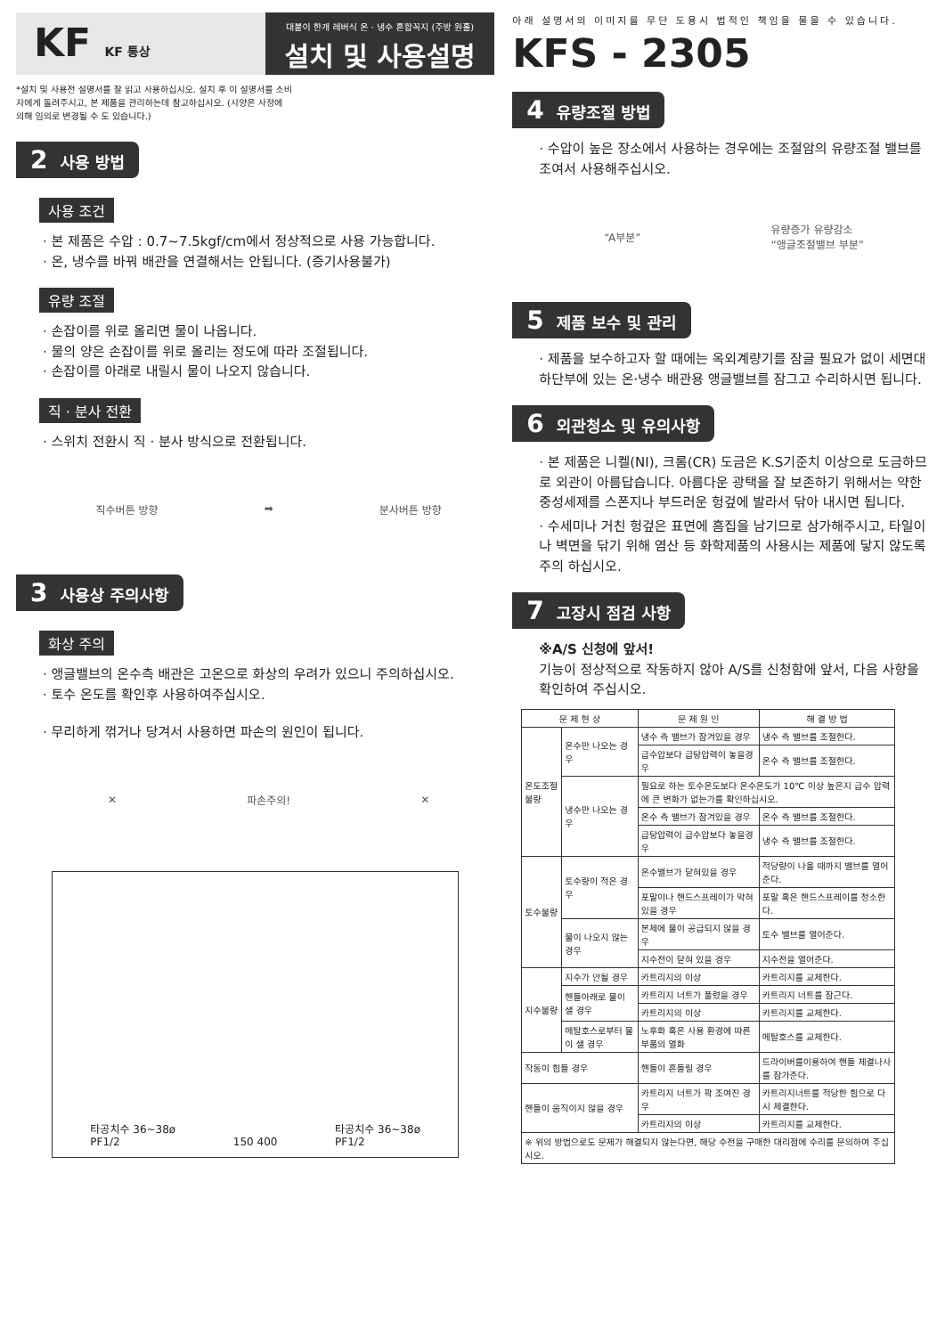KF KF 통상
대붙이 한개 레버식 온 · 냉수 혼합꼭지 (주방 원홀)
설치 및 사용설명서
*설치 및 사용전 설명서를 잘 읽고 사용하십시오. 설치 후 이 설명서를 소비자에게 돌려주시고, 본 제품을 관리하는데 참고하십시오. (사양은 사정에 의해 임의로 변경될 수 도 있습니다.)
2 사용 방법
사용 조건
· 본 제품은 수압 : 0.7~7.5kgf/cm에서 정상적으로 사용 가능합니다.
· 온, 냉수를 바꿔 배관을 연결해서는 안됩니다. (증기사용불가)
유량 조절
· 손잡이를 위로 올리면 물이 나옵니다.
· 물의 양은 손잡이를 위로 올리는 정도에 따라 조절됩니다.
· 손잡이를 아래로 내릴시 물이 나오지 않습니다.
직 · 분사 전환
· 스위치 전환시 직 · 분사 방식으로 전환됩니다.
직수버튼 방향 ➡ 분사버튼 방향
3 사용상 주의사항
화상 주의
· 앵글밸브의 온수측 배관은 고온으로 화상의 우려가 있으니 주의하십시오.
· 토수 온도를 확인후 사용하여주십시오.
· 무리하게 꺾거나 당겨서 사용하면 파손의 원인이 됩니다.
✕ 파손주의! ✕
타공치수 36~38ø
PF1/2 150 400 타공치수 36~38ø
PF1/2
아래 설명서의 이미지를 무단 도용시 법적인 책임을 물을 수 있습니다.
KFS - 2305
4 유량조절 방법
· 수압이 높은 장소에서 사용하는 경우에는 조절암의 유량조절 밸브를 조여서 사용해주십시오.
“A부분” 유량증가 유량감소
“앵글조절밸브 부분”
5 제품 보수 및 관리
· 제품을 보수하고자 할 때에는 옥외계량기를 잠글 필요가 없이 세면대 하단부에 있는 온·냉수 배관용 앵글밸브를 잠그고 수리하시면 됩니다.
6 외관청소 및 유의사항
· 본 제품은 니켈(NI), 크롬(CR) 도금은 K.S기준치 이상으로 도금하므로 외관이 아름답습니다. 아름다운 광택을 잘 보존하기 위해서는 약한 중성세제를 스폰지나 부드러운 헝겊에 발라서 닦아 내시면 됩니다.
· 수세미나 거친 헝겊은 표면에 흠집을 남기므로 삼가해주시고, 타일이나 벽면을 닦기 위해 염산 등 화학제품의 사용시는 제품에 닿지 않도록 주의 하십시오.
7 고장시 점검 사항
※A/S 신청에 앞서!
기능이 정상적으로 작동하지 않아 A/S를 신청함에 앞서, 다음 사항을 확인하여 주십시오.
| 문 제 현 상 | | 문 제 원 인 | 해 결 방 법 |
| --- | --- | --- | --- |
| 온도조절불량 | 온수만 나오는 경우 | 냉수 측 밸브가 잠겨있을 경우 | 냉수 측 밸브를 조절한다. |
| | | 급수압보다 급탕압력이 놓을경우 | 온수 측 밸브를 조절한다. |
| | 냉수만 나오는 경우 | 필요로 하는 토수온도보다 온수온도가 10℃ 이상 높은지 급수 압력에 큰 변화가 없는가를 확인하십시오. | |
| | | 온수 측 밸브가 잠겨있을 경우 | 온수 측 밸브를 조절한다. |
| | | 급탕압력이 급수압보다 놓을경우 | 냉수 측 밸브를 조절한다. |
| 토수불량 | 토수량이 적은 경우 | 온수밸브가 닫혀있을 경우 | 적당량이 나올 때까지 밸브를 열어준다. |
| | | 포말이나 핸드스프레이가 막혀 있을 경우 | 포말 혹은 핸드스프레이를 청소한다. |
| | 물이 나오지 않는 경우 | 본체에 물이 공급되지 않을 경우 | 토수 밸브를 열어준다. |
| | | 지수전이 닫혀 있을 경우 | 지수전을 열어준다. |
| 지수불량 | 지수가 안될 경우 | 카트리지의 이상 | 카트리지를 교체한다. |
| | 핸들아래로 물이 샐 경우 | 카트리지 너트가 풀렸을 경우 | 카트리지 너트를 잠근다. |
| | | 카트리지의 이상 | 카트리지를 교체한다. |
| | 메탈호스로부터 물이 샐 경우 | 노후화 혹은 사용 환경에 따른 부품의 열화 | 메탈호스를 교체한다. |
| 작동이 힘들 경우 | | 핸들이 흔들릴 경우 | 드라이버를이용하여 핸들 체결나사를 잠가준다. |
| 핸들이 움직이지 않을 경우 | | 카트리지 너트가 꽉 조여진 경우 | 카트리지너트를 적당한 힘으로 다시 체결한다. |
| | | 카트리지의 이상 | 카트리지를 교체한다. |
| ※ 위의 방법으로도 문제가 해결되지 않는다면, 해당 수전을 구매한 대리점에 수리를 문의하여 주십시오. | | | |